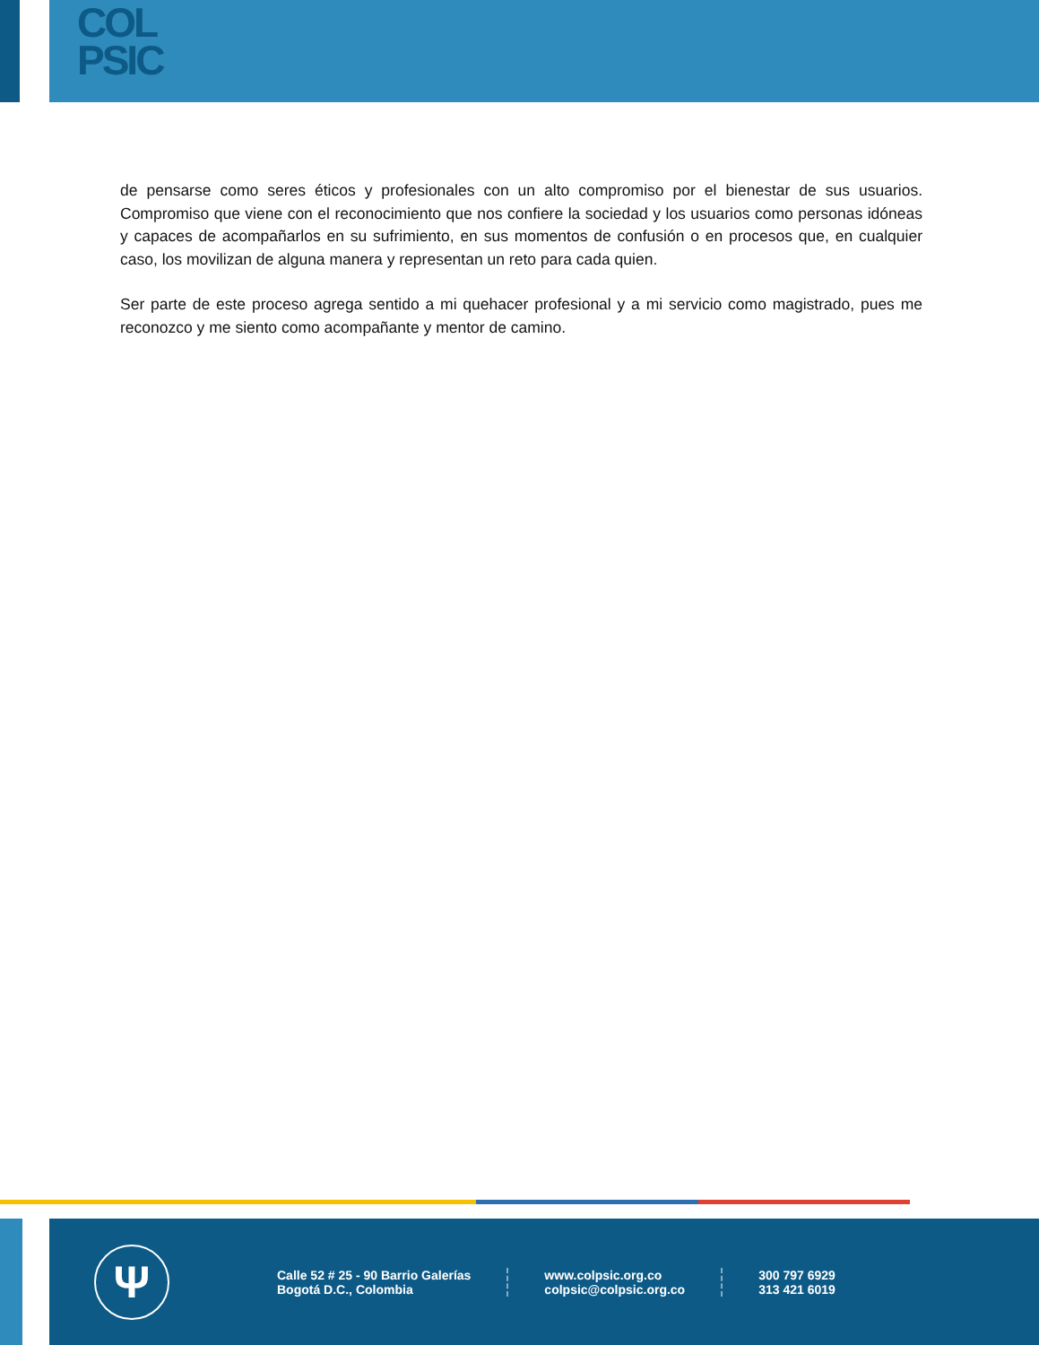COL
PSIC
de pensarse como seres éticos y profesionales con un alto compromiso por el bienestar de sus usuarios. Compromiso que viene con el reconocimiento que nos confiere la sociedad y los usuarios como personas idóneas y capaces de acompañarlos en su sufrimiento, en sus momentos de confusión o en procesos que, en cualquier caso, los movilizan de alguna manera y representan un reto para cada quien.
Ser parte de este proceso agrega sentido a mi quehacer profesional y a mi servicio como magistrado, pues me reconozco y me siento como acompañante y mentor de camino.
Ψ
Calle 52 # 25 - 90 Barrio Galerías
Bogotá D.C., Colombia
www.colpsic.org.co
colpsic@colpsic.org.co
300 797 6929
313 421 6019